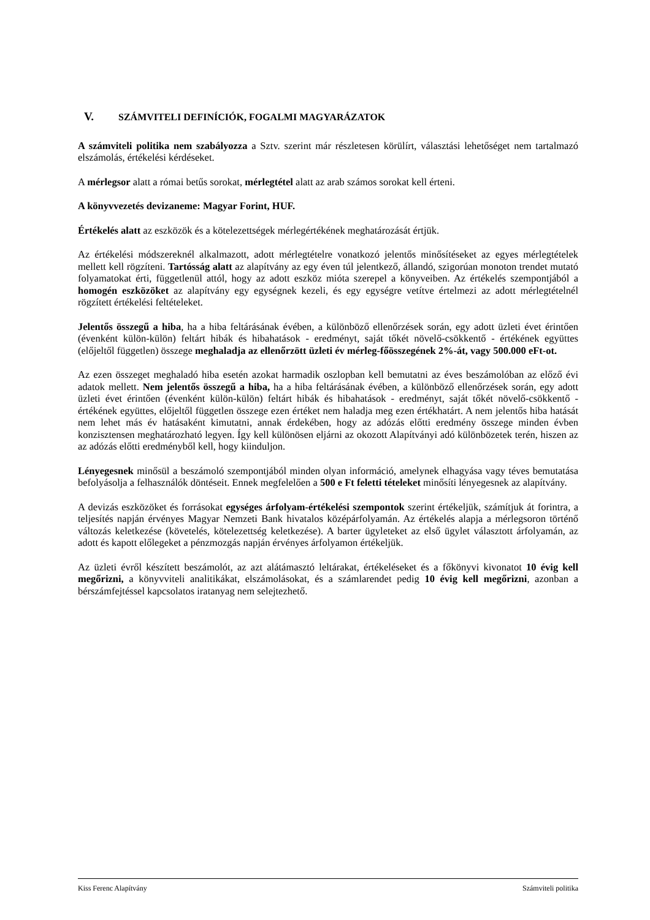V. SZÁMVITELI DEFINÍCIÓK, FOGALMI MAGYARÁZATOK
A számviteli politika nem szabályozza a Sztv. szerint már részletesen körülírt, választási lehetőséget nem tartalmazó elszámolás, értékelési kérdéseket.
A mérlegsor alatt a római betűs sorokat, mérlegtétel alatt az arab számos sorokat kell érteni.
A könyvvezetés devizaneme: Magyar Forint, HUF.
Értékelés alatt az eszközök és a kötelezettségek mérlegértékének meghatározását értjük.
Az értékelési módszereknél alkalmazott, adott mérlegtételre vonatkozó jelentős minősítéseket az egyes mérlegtételek mellett kell rögzíteni. Tartósság alatt az alapítvány az egy éven túl jelentkező, állandó, szigorúan monoton trendet mutató folyamatokat érti, függetlenül attól, hogy az adott eszköz mióta szerepel a könyveiben. Az értékelés szempontjából a homogén eszközöket az alapítvány egy egységnek kezeli, és egy egységre vetítve értelmezi az adott mérlegtételnél rögzített értékelési feltételeket.
Jelentős összegű a hiba, ha a hiba feltárásának évében, a különböző ellenőrzések során, egy adott üzleti évet érintően (évenként külön-külön) feltárt hibák és hibahatások - eredményt, saját tőkét növelő-csökkentő - értékének együttes (előjeltől független) összege meghaladja az ellenőrzött üzleti év mérleg-főösszegének 2%-át, vagy 500.000 eFt-ot.
Az ezen összeget meghaladó hiba esetén azokat harmadik oszlopban kell bemutatni az éves beszámolóban az előző évi adatok mellett. Nem jelentős összegű a hiba, ha a hiba feltárásának évében, a különböző ellenőrzések során, egy adott üzleti évet érintően (évenként külön-külön) feltárt hibák és hibahatások - eredményt, saját tőkét növelő-csökkentő - értékének együttes, előjeltől független összege ezen értéket nem haladja meg ezen értékhatárt. A nem jelentős hiba hatását nem lehet más év hatásaként kimutatni, annak érdekében, hogy az adózás előtti eredmény összege minden évben konzisztensen meghatározható legyen. Így kell különösen eljárni az okozott Alapítványi adó különbözetek terén, hiszen az az adózás előtti eredményből kell, hogy kiinduljon.
Lényegesnek minősül a beszámoló szempontjából minden olyan információ, amelynek elhagyása vagy téves bemutatása befolyásolja a felhasználók döntéseit. Ennek megfelelően a 500 e Ft feletti tételeket minősíti lényegesnek az alapítvány.
A devizás eszközöket és forrásokat egységes árfolyam-értékelési szempontok szerint értékeljük, számítjuk át forintra, a teljesítés napján érvényes Magyar Nemzeti Bank hivatalos középárfolyamán. Az értékelés alapja a mérlegsoron történő változás keletkezése (követelés, kötelezettség keletkezése). A barter ügyleteket az első ügylet választott árfolyamán, az adott és kapott előlegeket a pénzmozgás napján érvényes árfolyamon értékeljük.
Az üzleti évről készített beszámolót, az azt alátámasztó leltárakat, értékeléseket és a főkönyvi kivonatot 10 évig kell megőrizni, a könyvviteli analitikákat, elszámolásokat, és a számlarendet pedig 10 évig kell megőrizni, azonban a bérszámfejtéssel kapcsolatos iratanyag nem selejtezhető.
Kiss Ferenc Alapítvány Számviteli politika